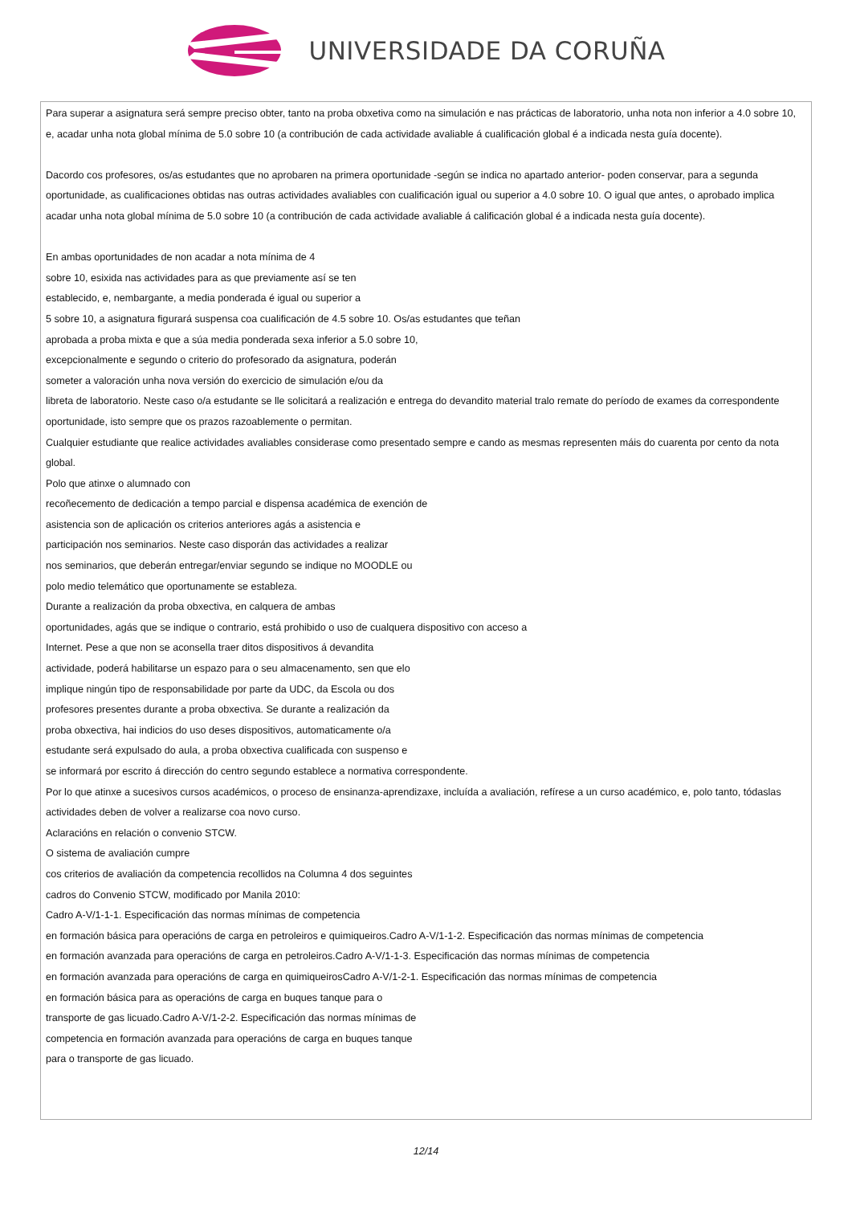UNIVERSIDADE DA CORUÑA
Para superar a asignatura será sempre preciso obter, tanto na proba obxetiva como na simulación e nas prácticas de laboratorio, unha nota non inferior a 4.0 sobre 10, e, acadar unha nota global mínima de 5.0 sobre 10 (a contribución de cada actividade avaliable á cualificación global é a indicada nesta guía docente).
Dacordo cos profesores, os/as estudantes que no aprobaren na primera oportunidade -según se indica no apartado anterior- poden conservar, para a segunda oportunidade, as cualificaciones obtidas nas outras actividades avaliables con cualificación igual ou superior a 4.0 sobre 10. O igual que antes, o aprobado implica acadar unha nota global mínima de 5.0 sobre 10 (a contribución de cada actividade avaliable á calificación global é a indicada nesta guía docente).
En ambas oportunidades de non acadar a nota mínima de 4
sobre 10, esixida nas actividades para as que previamente así se ten
establecido, e, nembargante, a media ponderada é igual ou superior a
5 sobre 10, a asignatura figurará suspensa coa cualificación de 4.5 sobre 10. Os/as estudantes que teñan
aprobada a proba mixta e que a súa media ponderada sexa inferior a 5.0 sobre 10,
excepcionalmente e segundo o criterio do profesorado da asignatura, poderán
someter a valoración unha nova versión do exercicio de simulación e/ou da
libreta de laboratorio. Neste caso o/a estudante se lle solicitará a realización e entrega do devandito material tralo remate do período de exames da correspondente
oportunidade, isto sempre que os prazos razoablemente o permitan.
Cualquier estudiante que realice actividades avaliables considerase como presentado sempre e cando as mesmas representen máis do cuarenta por cento da nota global.
Polo que atinxe o alumnado con
recoñecemento de dedicación a tempo parcial e dispensa académica de exención de
asistencia son de aplicación os criterios anteriores agás a asistencia e
participación nos seminarios. Neste caso disporán das actividades a realizar
nos seminarios, que deberán entregar/enviar segundo se indique no MOODLE ou
polo medio telemático que oportunamente se estableza.
Durante a realización da proba obxectiva, en calquera de ambas
oportunidades, agás que se indique o contrario, está prohibido o uso de cualquera dispositivo con acceso a
Internet. Pese a que non se aconsella traer ditos dispositivos á devandita
actividade, poderá habilitarse un espazo para o seu almacenamento, sen que elo
implique ningún tipo de responsabilidade por parte da UDC, da Escola ou dos
profesores presentes durante a proba obxectiva. Se durante a realización da
proba obxectiva, hai indicios do uso deses dispositivos, automaticamente o/a
estudante será expulsado do aula, a proba obxectiva cualificada con suspenso e
se informará por escrito á dirección do centro segundo establece a normativa correspondente.
Por lo que atinxe a sucesivos cursos académicos, o proceso de ensinanza-aprendizaxe, incluída a avaliación, refírese a un curso académico, e, polo tanto, tódaslas actividades deben de volver a realizarse coa novo curso.
Aclaracións en relación o convenio STCW.
O sistema de avaliación cumpre
cos criterios de avaliación da competencia recollidos na Columna 4 dos seguintes
cadros do Convenio STCW, modificado por Manila 2010:
Cadro A-V/1-1-1. Especificación das normas mínimas de competencia
en formación básica para operacións de carga en petroleiros e quimiqueiros.Cadro A-V/1-1-2. Especificación das normas mínimas de competencia
en formación avanzada para operacións de carga en petroleiros.Cadro A-V/1-1-3. Especificación das normas mínimas de competencia
en formación avanzada para operacións de carga en quimiqueirosCadro A-V/1-2-1. Especificación das normas mínimas de competencia
en formación básica para as operacións de carga en buques tanque para o
transporte de gas licuado.Cadro A-V/1-2-2. Especificación das normas mínimas de
competencia en formación avanzada para operacións de carga en buques tanque
para o transporte de gas licuado.
12/14